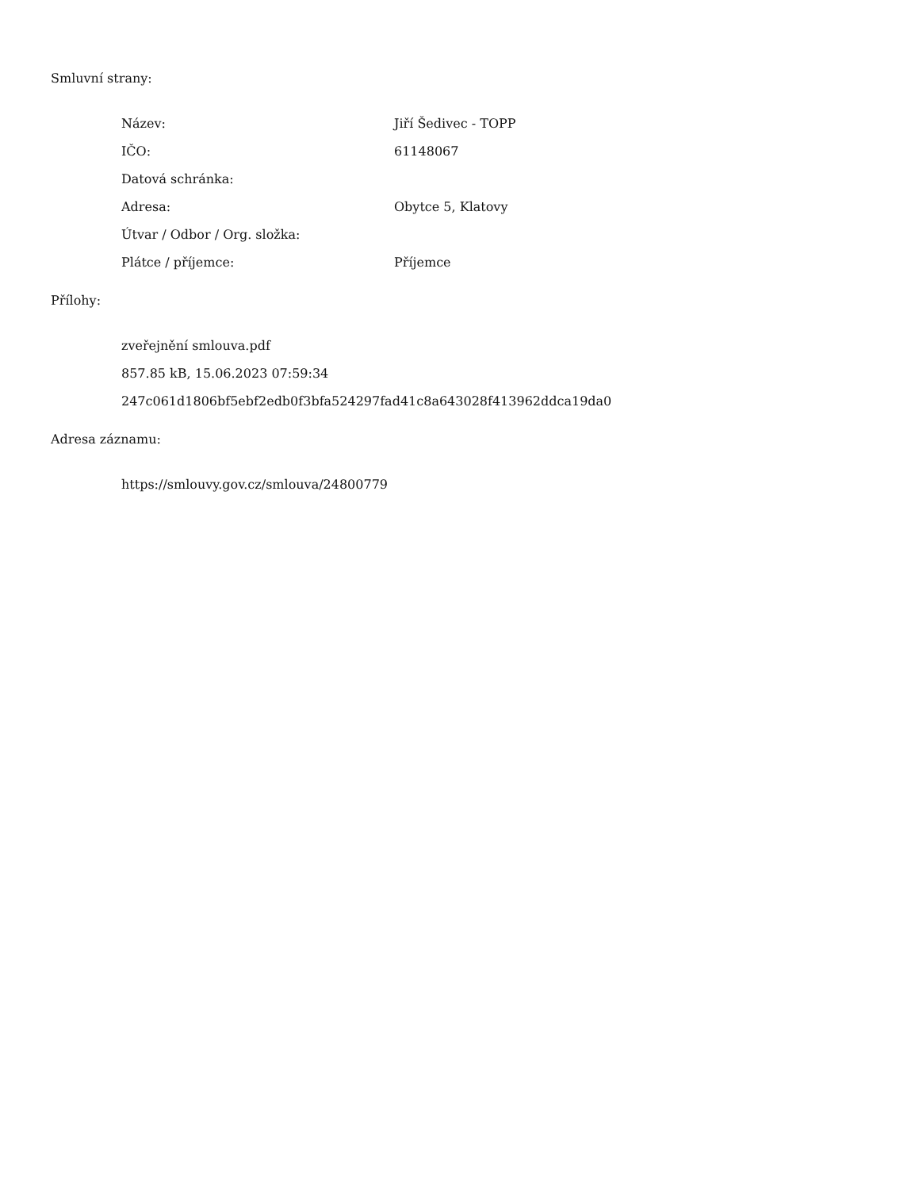Smluvní strany:
| Název: | Jiří Šedivec - TOPP |
| IČO: | 61148067 |
| Datová schránka: | |
| Adresa: | Obytce 5, Klatovy |
| Útvar / Odbor / Org. složka: | |
| Plátce / příjemce: | Příjemce |
Přílohy:
zveřejnění smlouva.pdf
857.85 kB, 15.06.2023 07:59:34
247c061d1806bf5ebf2edb0f3bfa524297fad41c8a643028f413962ddca19da0
Adresa záznamu:
https://smlouvy.gov.cz/smlouva/24800779